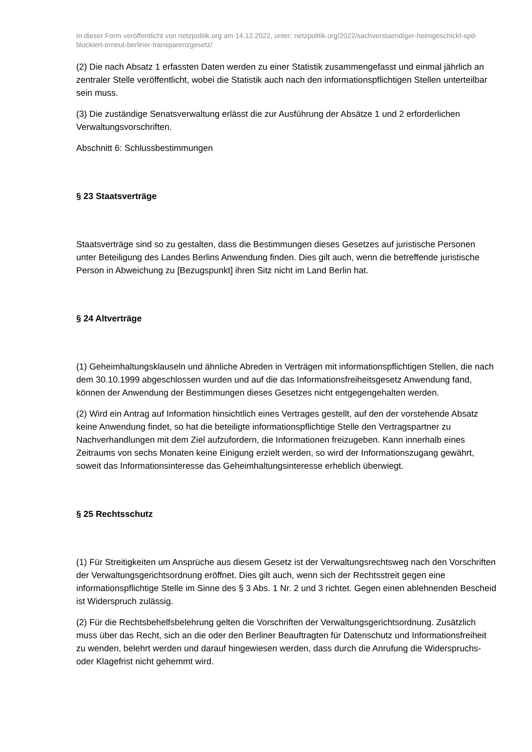In dieser Form veröffentlicht von netzpolitik.org am 14.12.2022, unter: netzpolitik.org/2022/sachverstaendiger-heimgeschickt-spd-blockiert-erneut-berliner-transparenzgesetz/
(2) Die nach Absatz 1 erfassten Daten werden zu einer Statistik zusammengefasst und einmal jährlich an zentraler Stelle veröffentlicht, wobei die Statistik auch nach den informationspflichtigen Stellen unterteilbar sein muss.
(3) Die zuständige Senatsverwaltung erlässt die zur Ausführung der Absätze 1 und 2 erforderlichen Verwaltungsvorschriften.
Abschnitt 6: Schlussbestimmungen
§ 23 Staatsverträge
Staatsverträge sind so zu gestalten, dass die Bestimmungen dieses Gesetzes auf juristische Personen unter Beteiligung des Landes Berlins Anwendung finden. Dies gilt auch, wenn die betreffende juristische Person in Abweichung zu [Bezugspunkt] ihren Sitz nicht im Land Berlin hat.
§ 24 Altverträge
(1) Geheimhaltungsklauseln und ähnliche Abreden in Verträgen mit informationspflichtigen Stellen, die nach dem 30.10.1999 abgeschlossen wurden und auf die das Informationsfreiheitsgesetz Anwendung fand, können der Anwendung der Bestimmungen dieses Gesetzes nicht entgegengehalten werden.
(2) Wird ein Antrag auf Information hinsichtlich eines Vertrages gestellt, auf den der vorstehende Absatz keine Anwendung findet, so hat die beteiligte informationspflichtige Stelle den Vertragspartner zu Nachverhandlungen mit dem Ziel aufzufordern, die Informationen freizugeben. Kann innerhalb eines Zeitraums von sechs Monaten keine Einigung erzielt werden, so wird der Informationszugang gewährt, soweit das Informationsinteresse das Geheimhaltungsinteresse erheblich überwiegt.
§ 25 Rechtsschutz
(1) Für Streitigkeiten um Ansprüche aus diesem Gesetz ist der Verwaltungsrechtsweg nach den Vorschriften der Verwaltungsgerichtsordnung eröffnet. Dies gilt auch, wenn sich der Rechtsstreit gegen eine informationspflichtige Stelle im Sinne des § 3 Abs. 1 Nr. 2 und 3 richtet. Gegen einen ablehnenden Bescheid ist Widerspruch zulässig.
(2) Für die Rechtsbehelfsbelehrung gelten die Vorschriften der Verwaltungsgerichtsordnung. Zusätzlich muss über das Recht, sich an die oder den Berliner Beauftragten für Datenschutz und Informationsfreiheit zu wenden, belehrt werden und darauf hingewiesen werden, dass durch die Anrufung die Widerspruchs- oder Klagefrist nicht gehemmt wird.